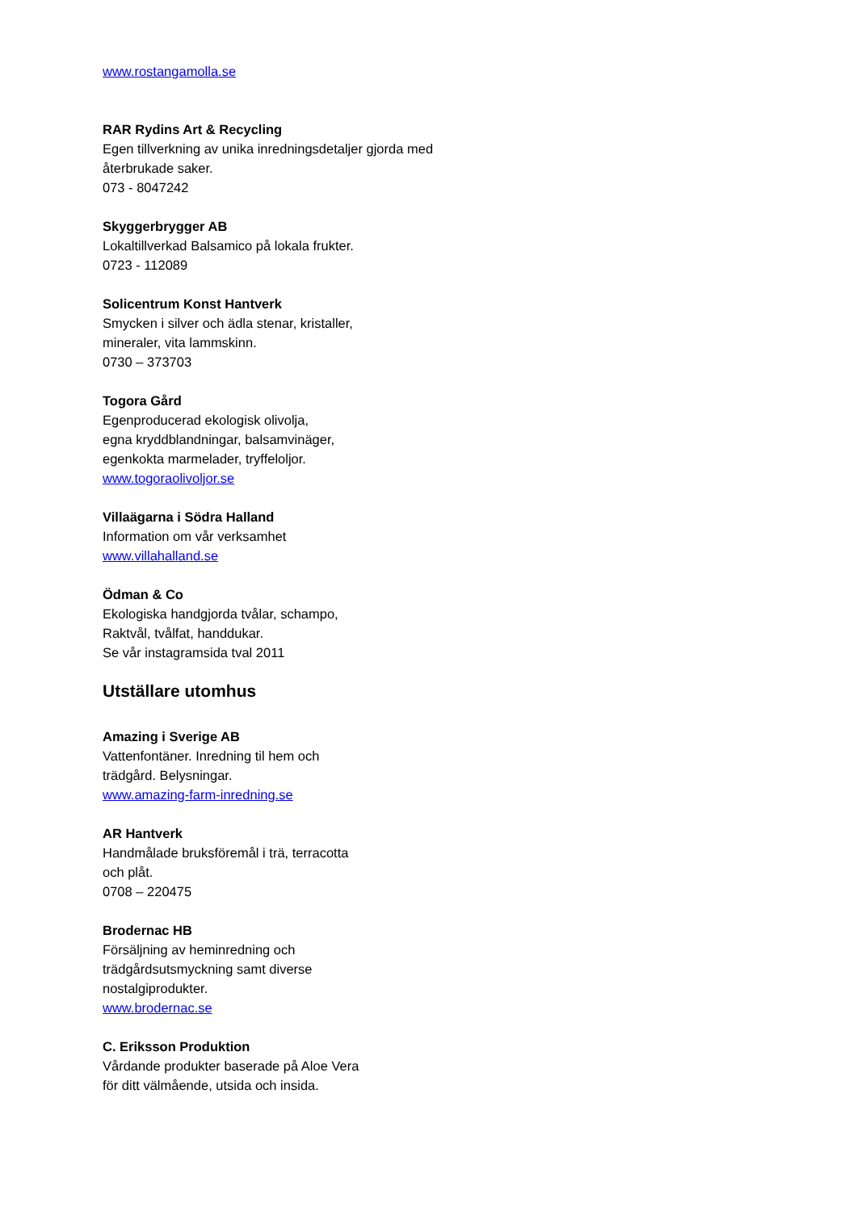www.rostangamolla.se
RAR Rydins Art & Recycling
Egen tillverkning av unika inredningsdetaljer gjorda med återbrukade saker.
073 - 8047242
Skyggerbrygger AB
Lokaltillverkad Balsamico på lokala frukter.
0723 - 112089
Solicentrum Konst Hantverk
Smycken i silver och ädla stenar, kristaller,
mineraler, vita lammskinn.
0730 – 373703
Togora Gård
Egenproducerad ekologisk olivolja,
egna kryddblandningar, balsamvinäger,
egenkokta marmelader, tryffeloljor.
www.togoraolivoljor.se
Villaägarna i Södra Halland
Information om vår verksamhet
www.villahalland.se
Ödman & Co
Ekologiska handgjorda tvålar, schampo,
Raktvål, tvålfat, handdukar.
Se vår instagramsida tval 2011
Utställare utomhus
Amazing i Sverige AB
Vattenfontäner. Inredning til hem och
trädgård. Belysningar.
www.amazing-farm-inredning.se
AR Hantverk
Handmålade bruksföremål i trä, terracotta
och plåt.
0708 – 220475
Brodernac HB
Försäljning av heminredning och
trädgårdsutsmyckning samt diverse
nostalgiprodukter.
www.brodernac.se
C. Eriksson Produktion
Vårdande produkter baserade på Aloe Vera
för ditt välmående, utsida och insida.